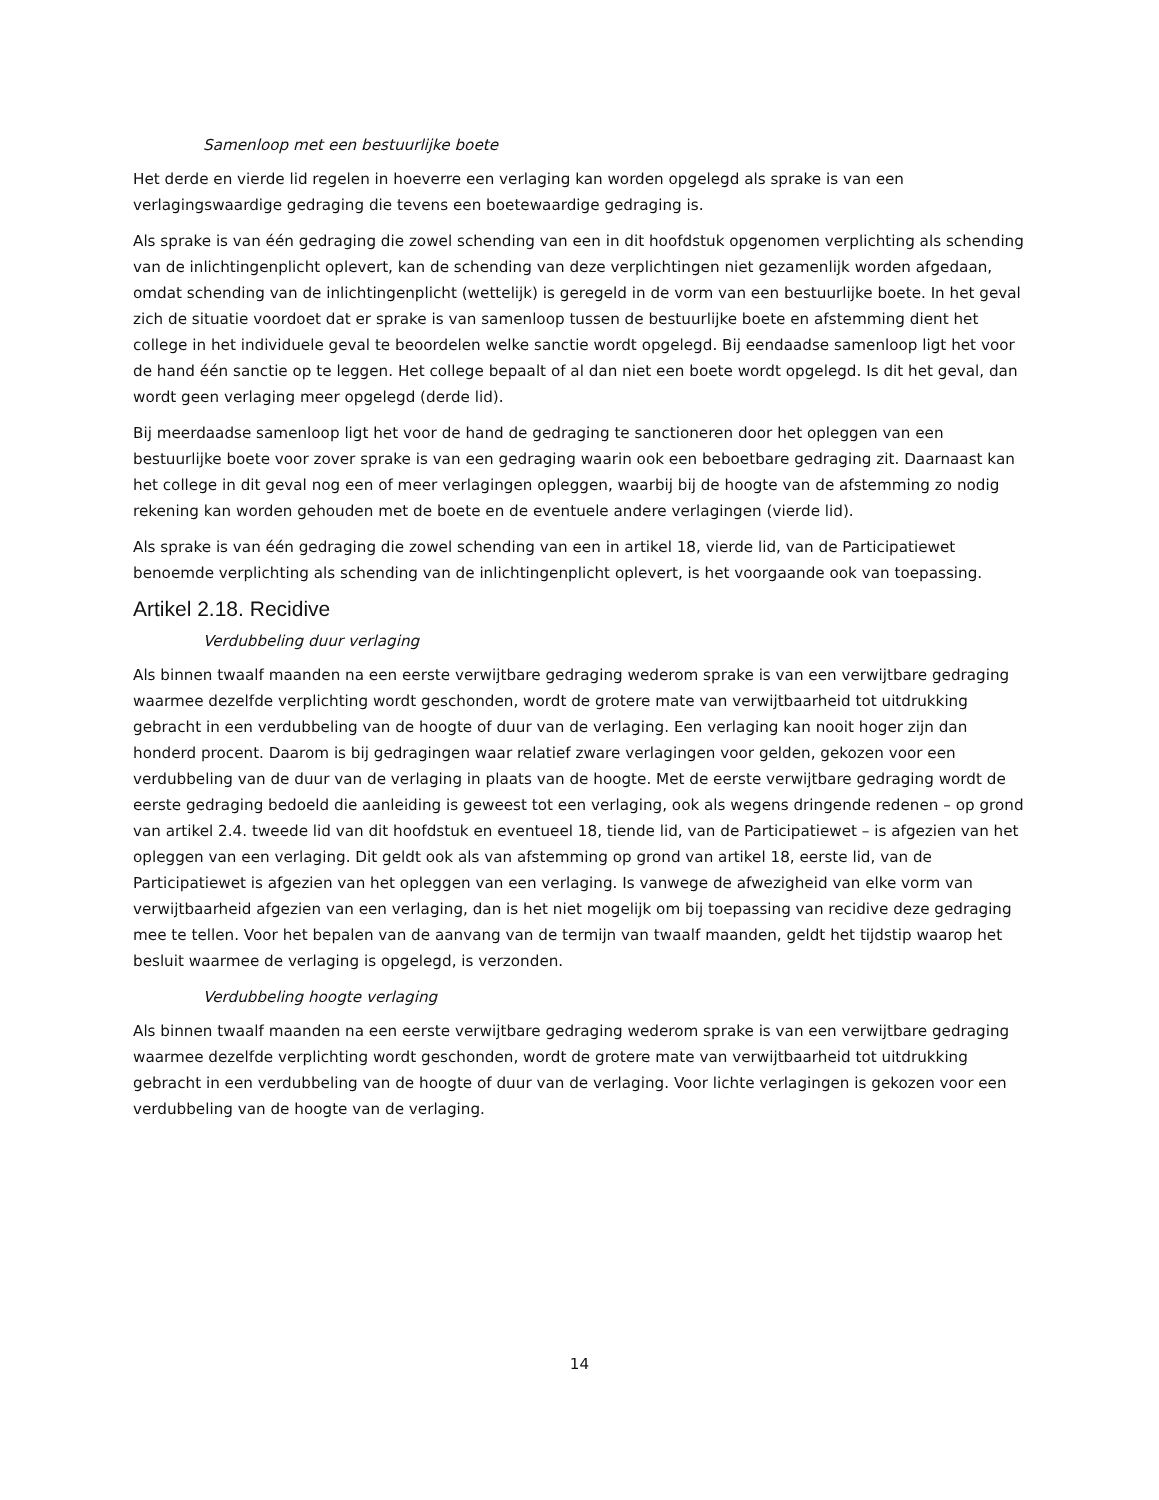Samenloop met een bestuurlijke boete
Het derde en vierde lid regelen in hoeverre een verlaging kan worden opgelegd als sprake is van een verlagingswaardige gedraging die tevens een boetewaardige gedraging is.
Als sprake is van één gedraging die zowel schending van een in dit hoofdstuk opgenomen verplichting als schending van de inlichtingenplicht oplevert, kan de schending van deze verplichtingen niet gezamenlijk worden afgedaan, omdat schending van de inlichtingenplicht (wettelijk) is geregeld in de vorm van een bestuurlijke boete. In het geval zich de situatie voordoet dat er sprake is van samenloop tussen de bestuurlijke boete en afstemming dient het college in het individuele geval te beoordelen welke sanctie wordt opgelegd. Bij eendaadse samenloop ligt het voor de hand één sanctie op te leggen. Het college bepaalt of al dan niet een boete wordt opgelegd. Is dit het geval, dan wordt geen verlaging meer opgelegd (derde lid).
Bij meerdaadse samenloop ligt het voor de hand de gedraging te sanctioneren door het opleggen van een bestuurlijke boete voor zover sprake is van een gedraging waarin ook een beboetbare gedraging zit. Daarnaast kan het college in dit geval nog een of meer verlagingen opleggen, waarbij bij de hoogte van de afstemming zo nodig rekening kan worden gehouden met de boete en de eventuele andere verlagingen (vierde lid).
Als sprake is van één gedraging die zowel schending van een in artikel 18, vierde lid, van de Participatiewet benoemde verplichting als schending van de inlichtingenplicht oplevert, is het voorgaande ook van toepassing.
Artikel 2.18. Recidive
Verdubbeling duur verlaging
Als binnen twaalf maanden na een eerste verwijtbare gedraging wederom sprake is van een verwijtbare gedraging waarmee dezelfde verplichting wordt geschonden, wordt de grotere mate van verwijtbaarheid tot uitdrukking gebracht in een verdubbeling van de hoogte of duur van de verlaging. Een verlaging kan nooit hoger zijn dan honderd procent. Daarom is bij gedragingen waar relatief zware verlagingen voor gelden, gekozen voor een verdubbeling van de duur van de verlaging in plaats van de hoogte. Met de eerste verwijtbare gedraging wordt de eerste gedraging bedoeld die aanleiding is geweest tot een verlaging, ook als wegens dringende redenen – op grond van artikel 2.4. tweede lid van dit hoofdstuk en eventueel 18, tiende lid, van de Participatiewet – is afgezien van het opleggen van een verlaging. Dit geldt ook als van afstemming op grond van artikel 18, eerste lid, van de Participatiewet is afgezien van het opleggen van een verlaging. Is vanwege de afwezigheid van elke vorm van verwijtbaarheid afgezien van een verlaging, dan is het niet mogelijk om bij toepassing van recidive deze gedraging mee te tellen. Voor het bepalen van de aanvang van de termijn van twaalf maanden, geldt het tijdstip waarop het besluit waarmee de verlaging is opgelegd, is verzonden.
Verdubbeling hoogte verlaging
Als binnen twaalf maanden na een eerste verwijtbare gedraging wederom sprake is van een verwijtbare gedraging waarmee dezelfde verplichting wordt geschonden, wordt de grotere mate van verwijtbaarheid tot uitdrukking gebracht in een verdubbeling van de hoogte of duur van de verlaging. Voor lichte verlagingen is gekozen voor een verdubbeling van de hoogte van de verlaging.
14